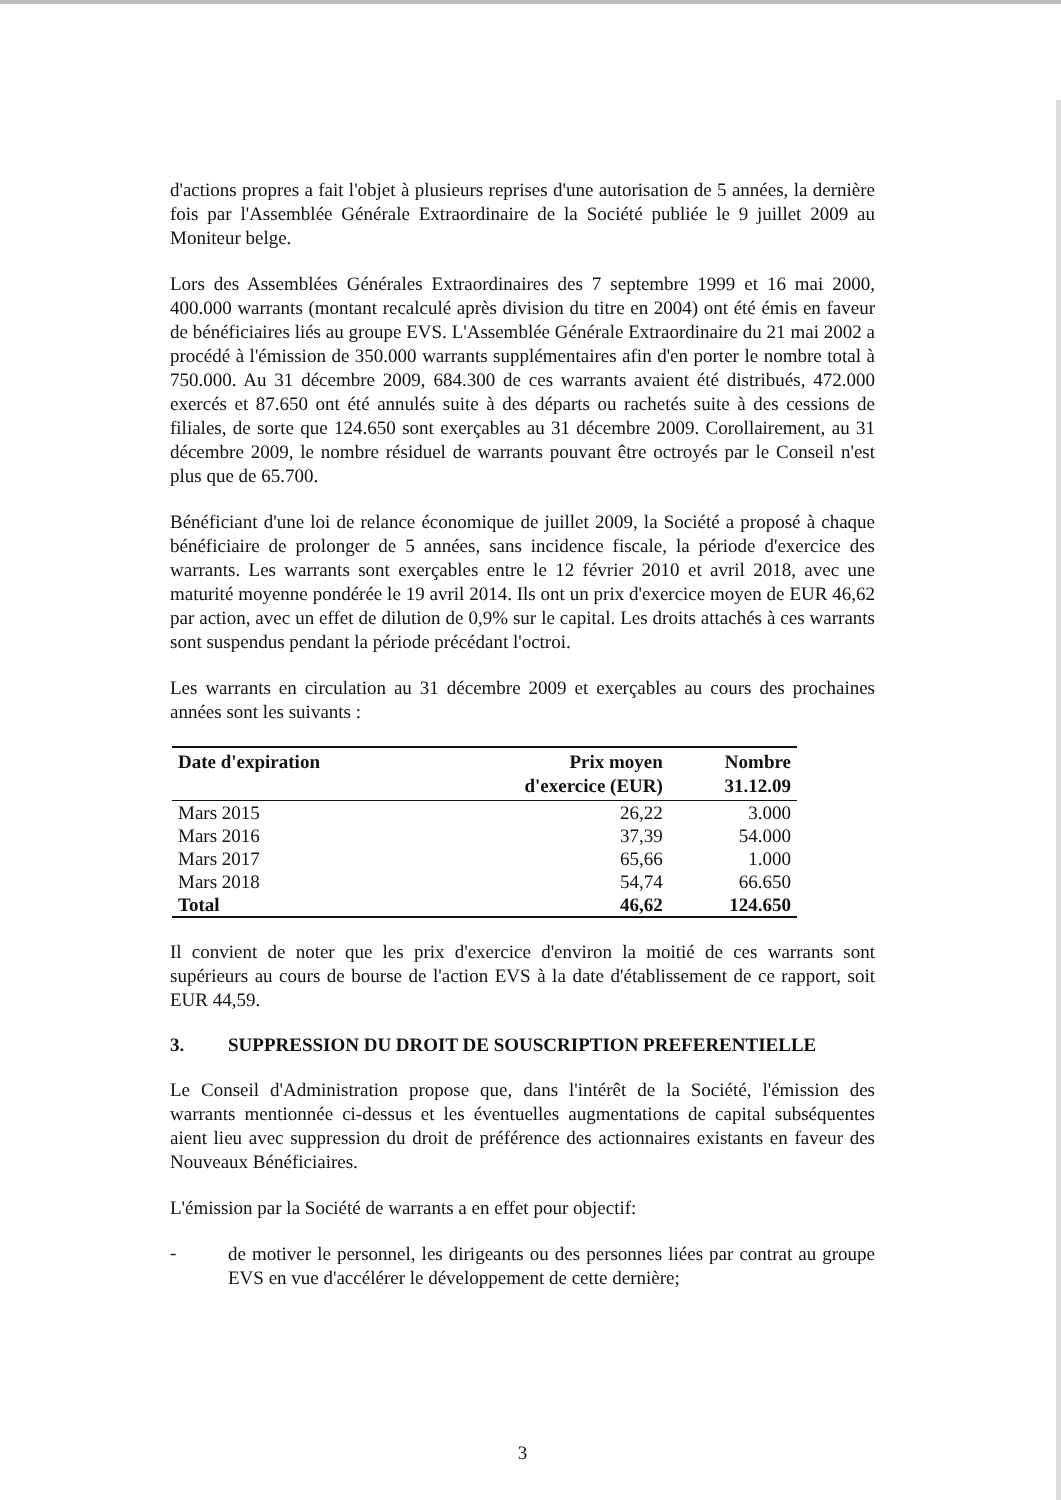d'actions propres a fait l'objet à plusieurs reprises d'une autorisation de 5 années, la dernière fois par l'Assemblée Générale Extraordinaire de la Société publiée le 9 juillet 2009 au Moniteur belge.
Lors des Assemblées Générales Extraordinaires des 7 septembre 1999 et 16 mai 2000, 400.000 warrants (montant recalculé après division du titre en 2004) ont été émis en faveur de bénéficiaires liés au groupe EVS. L'Assemblée Générale Extraordinaire du 21 mai 2002 a procédé à l'émission de 350.000 warrants supplémentaires afin d'en porter le nombre total à 750.000. Au 31 décembre 2009, 684.300 de ces warrants avaient été distribués, 472.000 exercés et 87.650 ont été annulés suite à des départs ou rachetés suite à des cessions de filiales, de sorte que 124.650 sont exerçables au 31 décembre 2009. Corollairement, au 31 décembre 2009, le nombre résiduel de warrants pouvant être octroyés par le Conseil n'est plus que de 65.700.
Bénéficiant d'une loi de relance économique de juillet 2009, la Société a proposé à chaque bénéficiaire de prolonger de 5 années, sans incidence fiscale, la période d'exercice des warrants. Les warrants sont exerçables entre le 12 février 2010 et avril 2018, avec une maturité moyenne pondérée le 19 avril 2014. Ils ont un prix d'exercice moyen de EUR 46,62 par action, avec un effet de dilution de 0,9% sur le capital. Les droits attachés à ces warrants sont suspendus pendant la période précédant l'octroi.
Les warrants en circulation au 31 décembre 2009 et exerçables au cours des prochaines années sont les suivants :
| Date d'expiration | Prix moyen d'exercice (EUR) | Nombre 31.12.09 |
| --- | --- | --- |
| Mars 2015 | 26,22 | 3.000 |
| Mars 2016 | 37,39 | 54.000 |
| Mars 2017 | 65,66 | 1.000 |
| Mars 2018 | 54,74 | 66.650 |
| Total | 46,62 | 124.650 |
Il convient de noter que les prix d'exercice d'environ la moitié de ces warrants sont supérieurs au cours de bourse de l'action EVS à la date d'établissement de ce rapport, soit EUR 44,59.
3. SUPPRESSION DU DROIT DE SOUSCRIPTION PREFERENTIELLE
Le Conseil d'Administration propose que, dans l'intérêt de la Société, l'émission des warrants mentionnée ci-dessus et les éventuelles augmentations de capital subséquentes aient lieu avec suppression du droit de préférence des actionnaires existants en faveur des Nouveaux Bénéficiaires.
L'émission par la Société de warrants a en effet pour objectif:
-
de motiver le personnel, les dirigeants ou des personnes liées par contrat au groupe EVS en vue d'accélérer le développement de cette dernière;
3